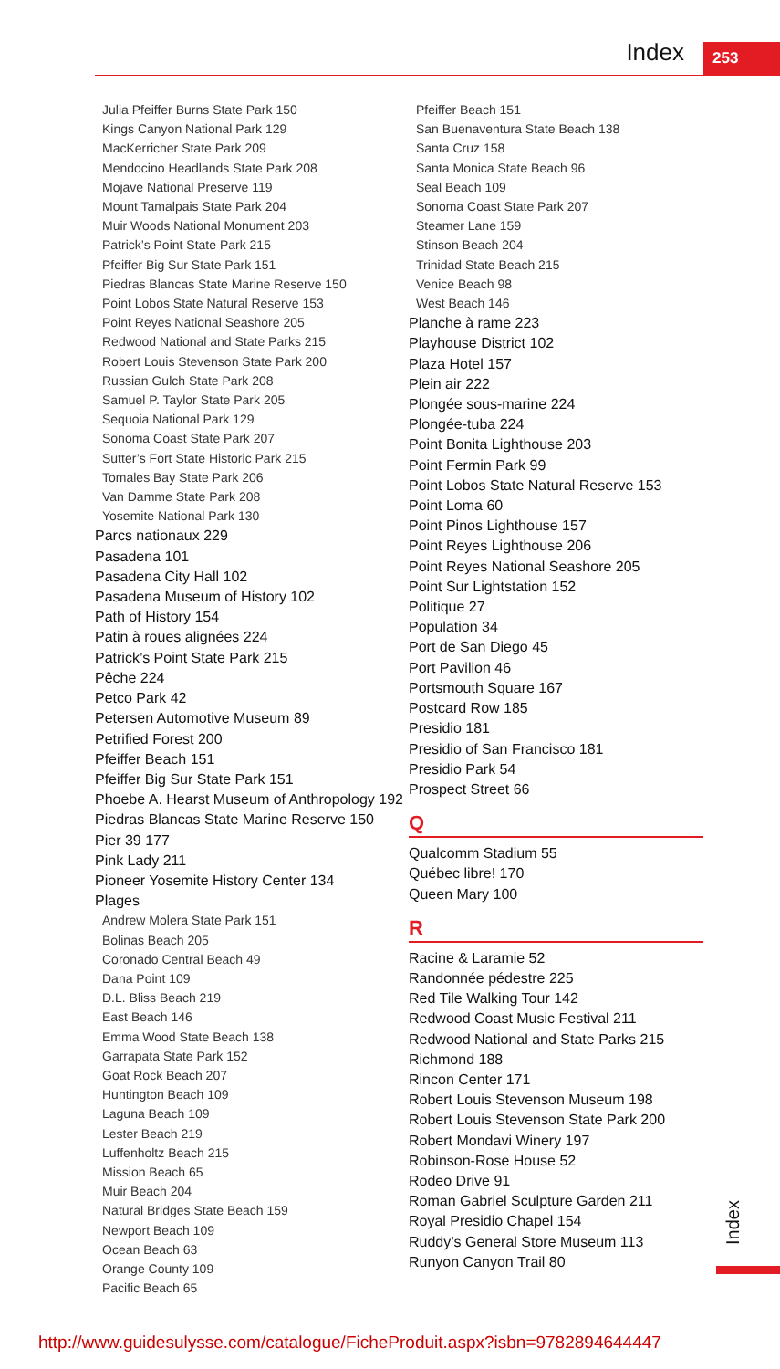Index 253
Julia Pfeiffer Burns State Park 150
Kings Canyon National Park 129
MacKerricher State Park 209
Mendocino Headlands State Park 208
Mojave National Preserve 119
Mount Tamalpais State Park 204
Muir Woods National Monument 203
Patrick’s Point State Park 215
Pfeiffer Big Sur State Park 151
Piedras Blancas State Marine Reserve 150
Point Lobos State Natural Reserve 153
Point Reyes National Seashore 205
Redwood National and State Parks 215
Robert Louis Stevenson State Park 200
Russian Gulch State Park 208
Samuel P. Taylor State Park 205
Sequoia National Park 129
Sonoma Coast State Park 207
Sutter’s Fort State Historic Park 215
Tomales Bay State Park 206
Van Damme State Park 208
Yosemite National Park 130
Parcs nationaux 229
Pasadena 101
Pasadena City Hall 102
Pasadena Museum of History 102
Path of History 154
Patin à roues alignées 224
Patrick’s Point State Park 215
Pêche 224
Petco Park 42
Petersen Automotive Museum 89
Petrified Forest 200
Pfeiffer Beach 151
Pfeiffer Big Sur State Park 151
Phoebe A. Hearst Museum of Anthropology 192
Piedras Blancas State Marine Reserve 150
Pier 39 177
Pink Lady 211
Pioneer Yosemite History Center 134
Plages
Andrew Molera State Park 151
Bolinas Beach 205
Coronado Central Beach 49
Dana Point 109
D.L. Bliss Beach 219
East Beach 146
Emma Wood State Beach 138
Garrapata State Park 152
Goat Rock Beach 207
Huntington Beach 109
Laguna Beach 109
Lester Beach 219
Luffenholtz Beach 215
Mission Beach 65
Muir Beach 204
Natural Bridges State Beach 159
Newport Beach 109
Ocean Beach 63
Orange County 109
Pacific Beach 65
Pfeiffer Beach 151
San Buenaventura State Beach 138
Santa Cruz 158
Santa Monica State Beach 96
Seal Beach 109
Sonoma Coast State Park 207
Steamer Lane 159
Stinson Beach 204
Trinidad State Beach 215
Venice Beach 98
West Beach 146
Planche à rame 223
Playhouse District 102
Plaza Hotel 157
Plein air 222
Plongée sous-marine 224
Plongée-tuba 224
Point Bonita Lighthouse 203
Point Fermin Park 99
Point Lobos State Natural Reserve 153
Point Loma 60
Point Pinos Lighthouse 157
Point Reyes Lighthouse 206
Point Reyes National Seashore 205
Point Sur Lightstation 152
Politique 27
Population 34
Port de San Diego 45
Port Pavilion 46
Portsmouth Square 167
Postcard Row 185
Presidio 181
Presidio of San Francisco 181
Presidio Park 54
Prospect Street 66
Q
Qualcomm Stadium 55
Québec libre! 170
Queen Mary 100
R
Racine & Laramie 52
Randonnée pédestre 225
Red Tile Walking Tour 142
Redwood Coast Music Festival 211
Redwood National and State Parks 215
Richmond 188
Rincon Center 171
Robert Louis Stevenson Museum 198
Robert Louis Stevenson State Park 200
Robert Mondavi Winery 197
Robinson-Rose House 52
Rodeo Drive 91
Roman Gabriel Sculpture Garden 211
Royal Presidio Chapel 154
Ruddy’s General Store Museum 113
Runyon Canyon Trail 80
Index
http://www.guidesulysse.com/catalogue/FicheProduit.aspx?isbn=9782894644447